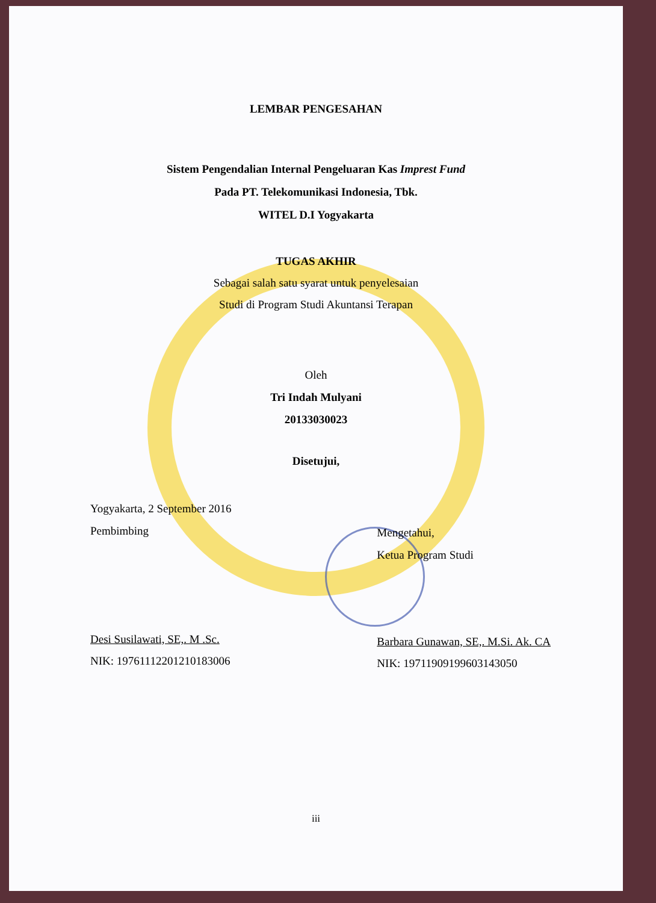LEMBAR PENGESAHAN
Sistem Pengendalian Internal Pengeluaran Kas Imprest Fund
Pada PT. Telekomunikasi Indonesia, Tbk.
WITEL D.I Yogyakarta
TUGAS AKHIR
Sebagai salah satu syarat untuk penyelesaian
Studi di Program Studi Akuntansi Terapan
Oleh
Tri Indah Mulyani
20133030023
Disetujui,
Yogyakarta, 2 September 2016
Pembimbing
Desi Susilawati, SE,. M .Sc.
NIK: 19761112201210183006
Mengetahui,
Ketua Program Studi
Barbara Gunawan, SE,. M.Si. Ak. CA
NIK: 19711909199603143050
iii